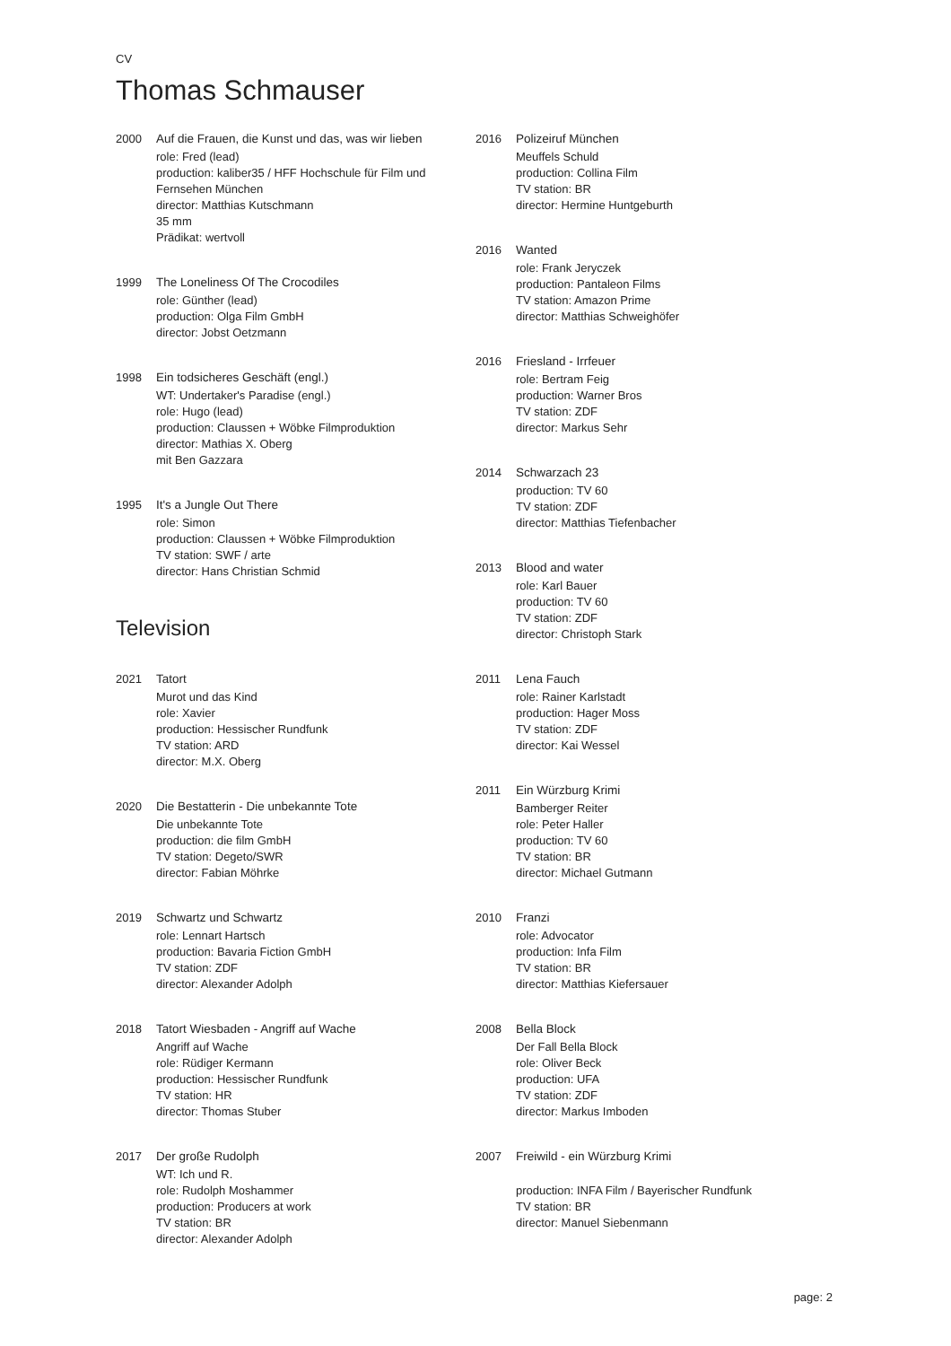CV
Thomas Schmauser
2000 Auf die Frauen, die Kunst und das, was wir lieben
role: Fred (lead)
production: kaliber35 / HFF Hochschule für Film und Fernsehen München
director: Matthias Kutschmann
35 mm
Prädikat: wertvoll
1999 The Loneliness Of The Crocodiles
role: Günther (lead)
production: Olga Film GmbH
director: Jobst Oetzmann
1998 Ein todsicheres Geschäft (engl.)
WT: Undertaker's Paradise (engl.)
role: Hugo (lead)
production: Claussen + Wöbke Filmproduktion
director: Mathias X. Oberg
mit Ben Gazzara
1995 It's a Jungle Out There
role: Simon
production: Claussen + Wöbke Filmproduktion
TV station: SWF / arte
director: Hans Christian Schmid
Television
2021 Tatort
Murot und das Kind
role: Xavier
production: Hessischer Rundfunk
TV station: ARD
director: M.X. Oberg
2020 Die Bestatterin - Die unbekannte Tote
Die unbekannte Tote
production: die film GmbH
TV station: Degeto/SWR
director: Fabian Möhrke
2019 Schwartz und Schwartz
role: Lennart Hartsch
production: Bavaria Fiction GmbH
TV station: ZDF
director: Alexander Adolph
2018 Tatort Wiesbaden - Angriff auf Wache
Angriff auf Wache
role: Rüdiger Kermann
production: Hessischer Rundfunk
TV station: HR
director: Thomas Stuber
2017 Der große Rudolph
WT: Ich und R.
role: Rudolph Moshammer
production: Producers at work
TV station: BR
director: Alexander Adolph
2016 Polizeiruf München
Meuffels Schuld
production: Collina Film
TV station: BR
director: Hermine Huntgeburth
2016 Wanted
role: Frank Jeryczek
production: Pantaleon Films
TV station: Amazon Prime
director: Matthias Schweighöfer
2016 Friesland - Irrfeuer
role: Bertram Feig
production: Warner Bros
TV station: ZDF
director: Markus Sehr
2014 Schwarzach 23
production: TV 60
TV station: ZDF
director: Matthias Tiefenbacher
2013 Blood and water
role: Karl Bauer
production: TV 60
TV station: ZDF
director: Christoph Stark
2011 Lena Fauch
role: Rainer Karlstadt
production: Hager Moss
TV station: ZDF
director: Kai Wessel
2011 Ein Würzburg Krimi
Bamberger Reiter
role: Peter Haller
production: TV 60
TV station: BR
director: Michael Gutmann
2010 Franzi
role: Advocator
production: Infa Film
TV station: BR
director: Matthias Kiefersauer
2008 Bella Block
Der Fall Bella Block
role: Oliver Beck
production: UFA
TV station: ZDF
director: Markus Imboden
2007 Freiwild - ein Würzburg Krimi
production: INFA Film / Bayerischer Rundfunk
TV station: BR
director: Manuel Siebenmann
page: 2